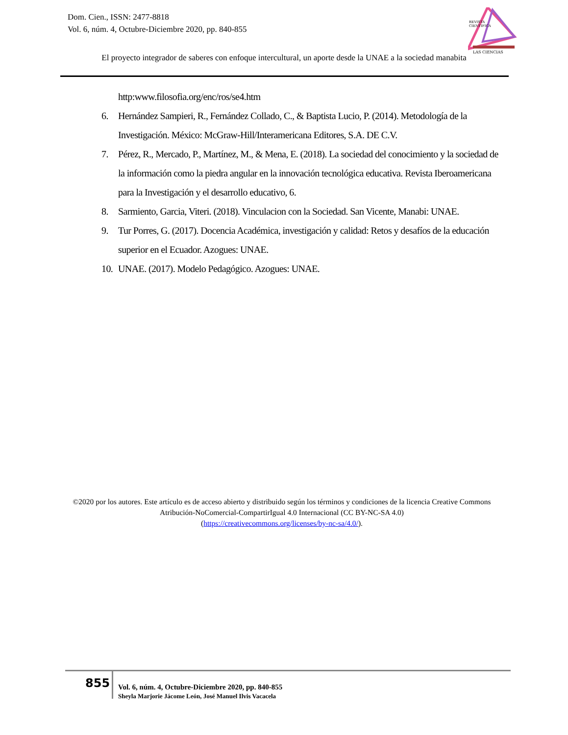Dom. Cien., ISSN: 2477-8818
Vol. 6, núm. 4, Octubre-Diciembre 2020, pp. 840-855
REVISTA
CIENTIFICA
LAS CIENCIAS
El proyecto integrador de saberes con enfoque intercultural, un aporte desde la UNAE a la sociedad manabita
http:www.filosofia.org/enc/ros/se4.htm
6. Hernández Sampieri, R., Fernández Collado, C., & Baptista Lucio, P. (2014). Metodología de la Investigación. México: McGraw-Hill/Interamericana Editores, S.A. DE C.V.
7. Pérez, R., Mercado, P., Martínez, M., & Mena, E. (2018). La sociedad del conocimiento y la sociedad de la información como la piedra angular en la innovación tecnológica educativa. Revista Iberoamericana para la Investigación y el desarrollo educativo, 6.
8. Sarmiento, Garcia, Viteri. (2018). Vinculacion con la Sociedad. San Vicente, Manabi: UNAE.
9. Tur Porres, G. (2017). Docencia Académica, investigación y calidad: Retos y desafíos de la educación superior en el Ecuador. Azogues: UNAE.
10. UNAE. (2017). Modelo Pedagógico. Azogues: UNAE.
©2020 por los autores. Este artículo es de acceso abierto y distribuido según los términos y condiciones de la licencia Creative Commons Atribución-NoComercial-CompartirIgual 4.0 Internacional (CC BY-NC-SA 4.0)
(https://creativecommons.org/licenses/by-nc-sa/4.0/).
855
Vol. 6, núm. 4, Octubre-Diciembre 2020, pp. 840-855
Sheyla Marjorie Jácome León, José Manuel Ilvis Vacacela